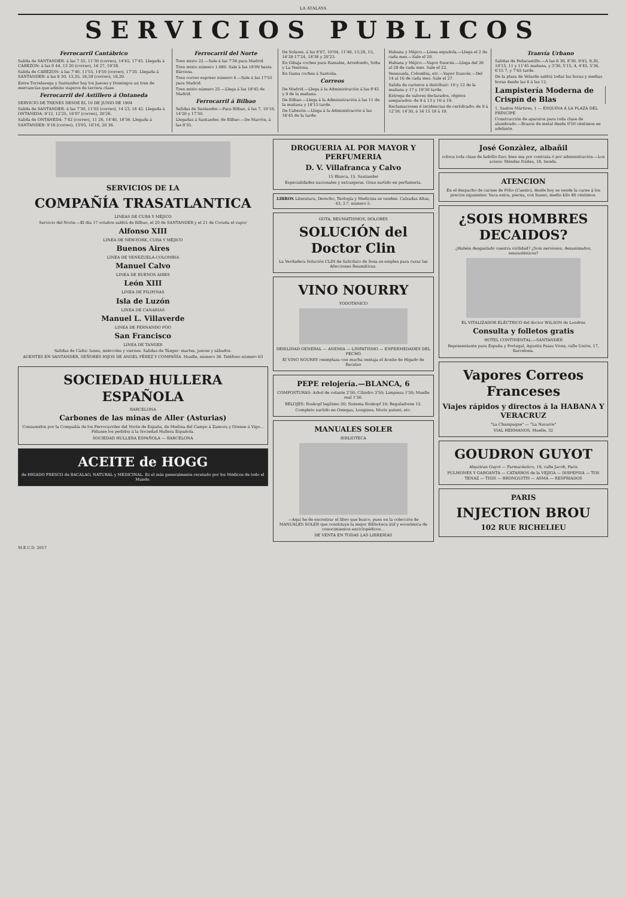LA ATALAYA
SERVICIOS PUBLICOS
Ferrocarril Cantábrico
Salida de SANTANDER: á las 7 55, 11'30 (correo), 14'45, 17'45. Llegada á CABEZON: á las 9 44, 13 20 (correo), 16 27, 19'38.
Salida de CABEZON: á las 7'40, 11'55, 14'50 (correo), 17'35. Llegada á SANTANDER: á las 9 30, 13,35, 16,39 (correo), 19,20.
Entre Torrelavega y Santander hay los Jueves y Domingos un tren de mercancías que admite viajeros de tercera clase.
Ferrocarril del Astillero á Ontaneda
SERVICIO DE TRENES DESDE EL 10 DE JUNIO DE 1904
Salida de SANTANDER: á las 7'30, 11'03 (correo), 14 23, 18 42. Llegada á ONTANEDA: 9'12, 12'25, 16'07 (correo), 20'26.
Salida de ONTANEDA: 7'42 (correo), 11 26, 14'40, 18'56. Llegada á SANTANDER: 9'18 (correo), 13'05, 16'16, 20 36.
Ferrocarril del Norte
Tren mixto 22.—Sale á las 7'36 para Madrid.
Tren mixto número 1.080. Sale á las 18'09 hasta Bárcena.
Tren correo expreso número 4.—Sale á las 17'55 para Madrid.
Tren mixto número 25.—Llega á las 18'45 de Madrid.
Ferrocarril á Bilbao
Salidas de Santander.—Para Bilbao, á las 7, 10'10, 14'20 y 17'30.
Llegadas á Santander, de Bilbao.—De Marrón, á las 8'35.
De Solares, á las 8'07, 10'04, 11'40, 13,28, 15, 16'38 17'24, 18'36 y 20'23.
En Gibaja coches para Ramales, Arredondo, Soba y La Nestosa.
En Gama coches á Santoña.
Correos
De Madrid.—Llega á la Administración á las 8'45 y 9 de la mañana.
De Bilbao.—Llega á la Administración á las 11 de la mañana y 18'15 tarde.
De Cabezón.—Llega á la Administración á las 16'45 de la tarde.
Habana y Méjico.—Línea española.—Llega el 2 de cada mes.—Sale el 20.
Habana y Méjico.—Vapor francés.—Llega del 26 al 28 de cada mes. Sale el 22.
Venezuela, Colombia, etc.—Vapor francés.—Del 14 al 16 de cada mes. Sale el 27.
Salida de carteros á distribuir: 10 y 12 de la mañana y 17 y 19'30 tarde.
Entrega de valores declarados, objetos asegurados: de 9 á 13 y 16 á 19.
Reclamaciones é incidencias de certificado: de 9 á 12'30; 14'30, á 16 15 18 á 19.
Tranvía Urbano
Salidas de Peñacastillo.—A las 6 30, 8'30, 9'45, 9,30, 10'15, 11 y 11'45 mañana, y 3'30, 5'15, 4, 4'45, 5'36, 6'15 7, y 7'45 tarde.
De la plaza de Velarde saldrá todas las horas y medias horas desde las 8 á las 12.
Lampistería Moderna de Crispín de Blas
1, Santos Mártires, 1 — ESQUINA Á LA PLAZA DEL PRÍNCIPE
Construcción de aparatos para toda clase de alumbrado.—Brazos de metal desde 0'50 céntimos en adelante.
SERVICIOS DE LA
COMPAÑÍA TRASATLANTICA
LINEAS DE CUBA Y MÉJICO
Servicio del Norte.—El día 17 octubre saldrá de Bilbao, el 20 de SANTANDER y el 21 de Coruña el vapor
Alfonso XIII
LINEA DE NEW-YORK, CUBA Y MÉJICO
Buenos Aires
LINEA DE VENEZUELA-COLOMBIA
Manuel Calvo
LINEA DE BUENOS AIRES
León XIII
LINEA DE FILIPINAS
Isla de Luzón
LINEA DE CANARIAS
Manuel L. Villaverde
LINEA DE FERNANDO PÓO
San Francisco
LINEA DE TANGER
Salidas de Cádiz: lunes, miércoles y viernes. Salidas de Tánger: martes, jueves y sábados.
AGENTES EN SANTANDER, SEÑORES HIJOS DE ANGEL PÉREZ Y COMPAÑÍA. Muelle, número 36. Teléfono número 63
SOCIEDAD HULLERA ESPAÑOLA
BARCELONA
Carbones de las minas de Aller (Asturias)
Consumidos por la Compañía de los Ferrocarriles del Norte de España, de Medina del Campo á Zamora y Orense á Vigo... Pídanse los pedidos á la Sociedad Hullera Española.
SOCIEDAD HULLERA ESPAÑOLA — BARCELONA
ACEITE de HOGG
de HIGADO FRESCO de BACALAO, NATURAL y MEDICINAL. Es el más generalmente recetado por los Médicos de todo el Mundo.
DROGUERIA AL POR MAYOR Y PERFUMERIA
D. V. Villafranca y Calvo
15 Blanca, 15. Santander
Especialidades nacionales y extranjeras. Gran surtido en perfumería.
LIBROS Literatura, Derecho, Teología y Medicina se venden. Calzadas Altas, 43, 2.º, número 5.
GOTA, REUMATISMOS, DOLORES
SOLUCIÓN del Doctor Clin
La Verdadera Solución CLIN de Salicilato de Sosa se emplea para curar las Afecciones Reumáticas.
VINO NOURRY
YODOTÁNICO
DEBILIDAD GENERAL — ANEMIA — LINFATISMO — ENFERMEDADES DEL PECHO
El VINO NOURRY reemplaza con mucha ventaja el Aceite de Hígado de Bacalao
PEPE relojería.—BLANCA, 6
COMPOSTURAS: Arbol de volante 2'50; Cilindro 3'50; Limpieza 1'50; Muelle real 1'50.
RELOJES: Roskopf legítimo 30; Sistema Roskopf 10; Reguladores 12.
Completo surtido en Omegas, Longines, Moris patent, etc.
MANUALES SOLER
BIBLIOTECA
—Aquí he de encontrar el libro que busco, pues en la colección de MANUALES SOLER que constituye la mejor Biblioteca útil y económica de conocimientos enciclopédicos...
DE VENTA EN TODAS LAS LIBRERÍAS
José Gonzàlez, albañil
coloca toda clase de ladrillo fino; bien sea por contrata ó por administración.—Los avisos: Méndez Núñez, 18, tienda.
ATENCION
En el despacho de carnes de Pólio (Cuesto), desde hoy se vende la carne á los precios siguientes: Vaca extra, pierna, con hueso, medio kilo 80 céntimos.
¿SOIS HOMBRES DECAIDOS?
¿Habéis desgastado vuestra virilidad? ¿Sois nerviosos, desanimados, neurasténicos?
EL VITALIZADOR ELÉCTRICO del doctor WILSON de Londres
Consulta y folletos gratis
HOTEL CONTINENTAL.—SANTANDER
Representante para España y Portugal, Agustín Paiau Vives, calle Unión, 17, Barcelona.
Vapores Correos Franceses
Viajes rápidos y directos á la HABANA Y VERACRUZ
"La Champagne" — "La Navarre"
VIAL HERMANOS, Muelle, 32
GOUDRON GUYOT
Alquitran Guyot — Farmacéutico, 19, calle Jacob, Paris
PULMONES Y GARGANTA — CATARROS de la VEJIGA — DISPEPSIA — TOS TENAZ — TISIS — BRONQUITIS — ASMA — RESFRIADOS
PARIS
INJECTION BROU
102 RUE RICHELIEU
M.E.C.D. 2017